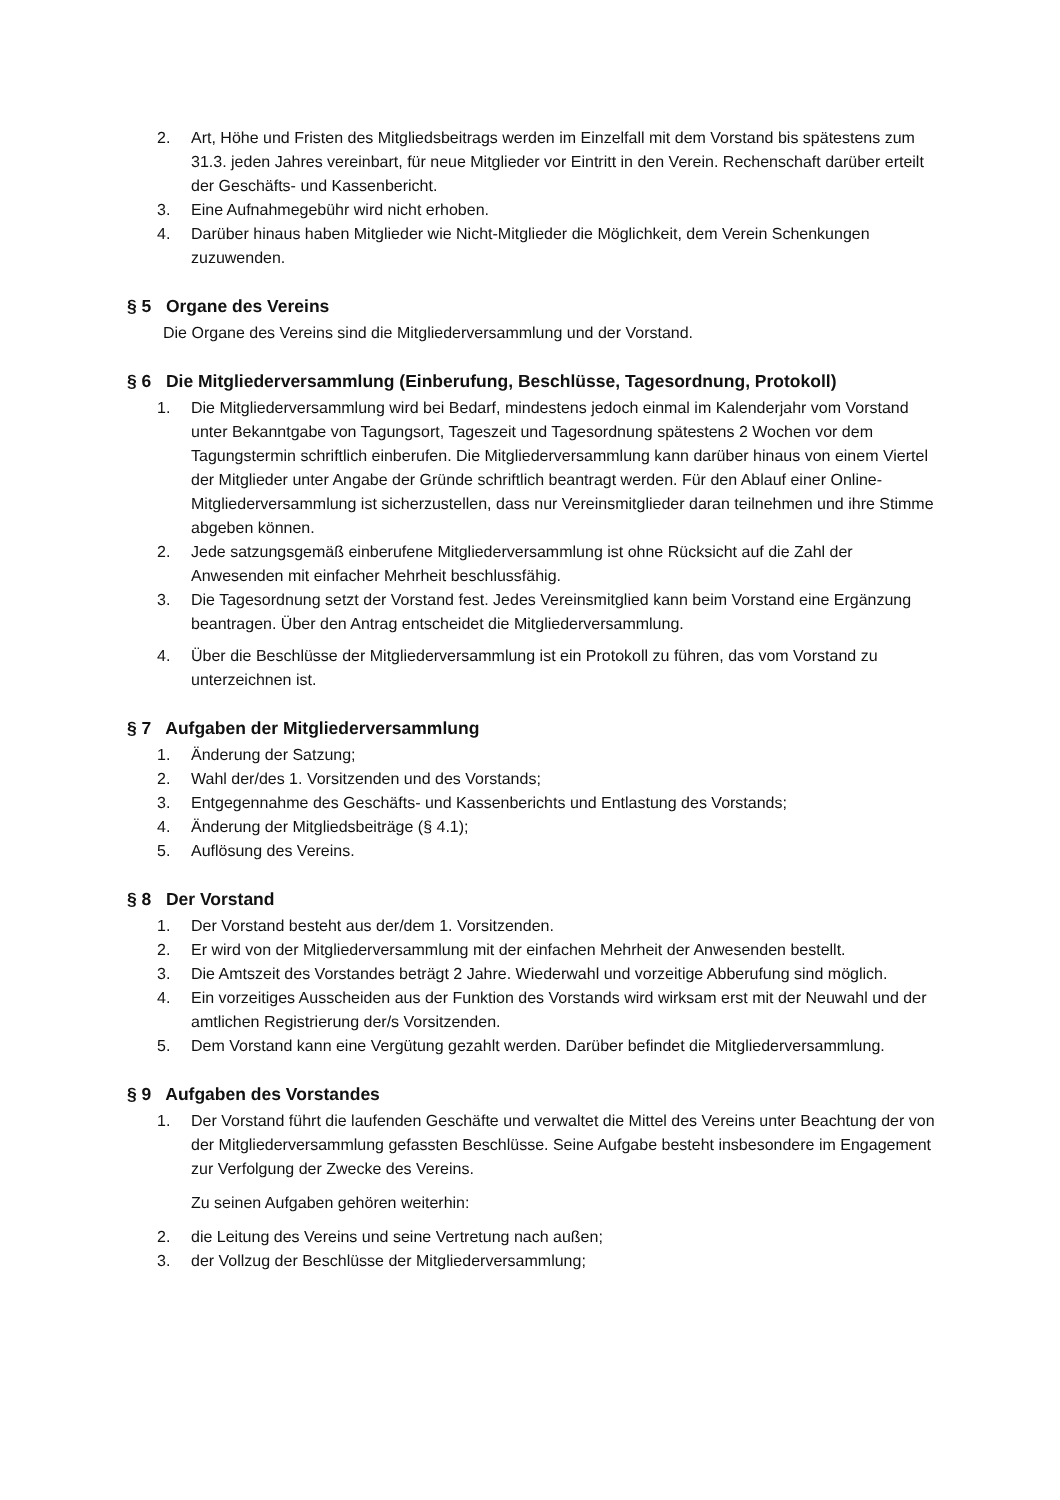2. Art, Höhe und Fristen des Mitgliedsbeitrags werden im Einzelfall mit dem Vorstand bis spätestens zum 31.3. jeden Jahres vereinbart, für neue Mitglieder vor Eintritt in den Verein. Rechenschaft darüber erteilt der Geschäfts- und Kassenbericht.
3. Eine Aufnahmegebühr wird nicht erhoben.
4. Darüber hinaus haben Mitglieder wie Nicht-Mitglieder die Möglichkeit, dem Verein Schenkungen zuzuwenden.
§ 5 Organe des Vereins
Die Organe des Vereins sind die Mitgliederversammlung und der Vorstand.
§ 6 Die Mitgliederversammlung (Einberufung, Beschlüsse, Tagesordnung, Protokoll)
1. Die Mitgliederversammlung wird bei Bedarf, mindestens jedoch einmal im Kalenderjahr vom Vorstand unter Bekanntgabe von Tagungsort, Tageszeit und Tagesordnung spätestens 2 Wochen vor dem Tagungstermin schriftlich einberufen. Die Mitgliederversammlung kann darüber hinaus von einem Viertel der Mitglieder unter Angabe der Gründe schriftlich beantragt werden. Für den Ablauf einer Online-Mitgliederversammlung ist sicherzustellen, dass nur Vereinsmitglieder daran teilnehmen und ihre Stimme abgeben können.
2. Jede satzungsgemäß einberufene Mitgliederversammlung ist ohne Rücksicht auf die Zahl der Anwesenden mit einfacher Mehrheit beschlussfähig.
3. Die Tagesordnung setzt der Vorstand fest. Jedes Vereinsmitglied kann beim Vorstand eine Ergänzung beantragen. Über den Antrag entscheidet die Mitgliederversammlung.
4. Über die Beschlüsse der Mitgliederversammlung ist ein Protokoll zu führen, das vom Vorstand zu unterzeichnen ist.
§ 7 Aufgaben der Mitgliederversammlung
1. Änderung der Satzung;
2. Wahl der/des 1. Vorsitzenden und des Vorstands;
3. Entgegennahme des Geschäfts- und Kassenberichts und Entlastung des Vorstands;
4. Änderung der Mitgliedsbeiträge (§ 4.1);
5. Auflösung des Vereins.
§ 8 Der Vorstand
1. Der Vorstand besteht aus der/dem 1. Vorsitzenden.
2. Er wird von der Mitgliederversammlung mit der einfachen Mehrheit der Anwesenden bestellt.
3. Die Amtszeit des Vorstandes beträgt 2 Jahre. Wiederwahl und vorzeitige Abberufung sind möglich.
4. Ein vorzeitiges Ausscheiden aus der Funktion des Vorstands wird wirksam erst mit der Neuwahl und der amtlichen Registrierung der/s Vorsitzenden.
5. Dem Vorstand kann eine Vergütung gezahlt werden. Darüber befindet die Mitgliederversammlung.
§ 9 Aufgaben des Vorstandes
1. Der Vorstand führt die laufenden Geschäfte und verwaltet die Mittel des Vereins unter Beachtung der von der Mitgliederversammlung gefassten Beschlüsse. Seine Aufgabe besteht insbesondere im Engagement zur Verfolgung der Zwecke des Vereins.
Zu seinen Aufgaben gehören weiterhin:
2. die Leitung des Vereins und seine Vertretung nach außen;
3. der Vollzug der Beschlüsse der Mitgliederversammlung;